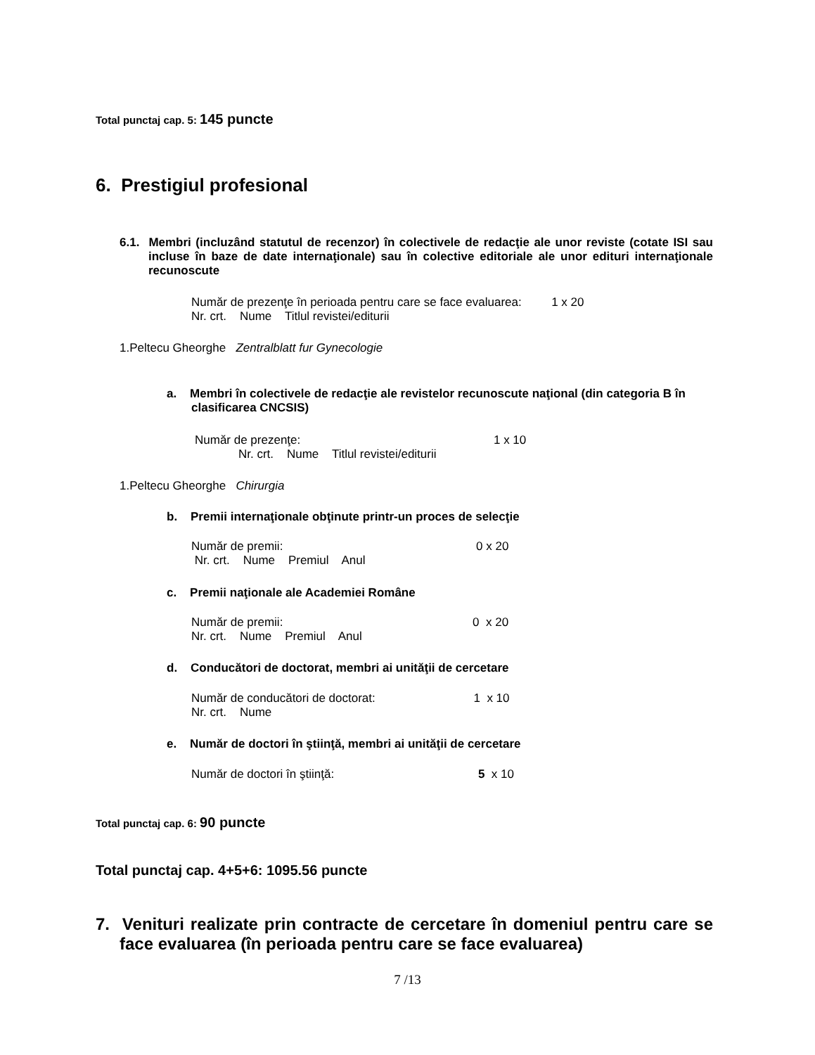Total punctaj cap. 5: 145 puncte
6. Prestigiul profesional
6.1. Membri (incluzând statutul de recenzor) în colectivele de redacţie ale unor reviste (cotate ISI sau incluse în baze de date internaţionale) sau în colective editoriale ale unor edituri internaţionale recunoscute
Număr de prezenţe în perioada pentru care se face evaluarea: 1 x 20
Nr. crt. Nume Titlul revistei/editurii
1.Peltecu Gheorghe Zentralblatt fur Gynecologie
a. Membri în colectivele de redacţie ale revistelor recunoscute naţional (din categoria B în clasificarea CNCSIS)
Număr de prezenţe: 1 x 10
Nr. crt. Nume Titlul revistei/editurii
1.Peltecu Gheorghe Chirurgia
b. Premii internaţionale obţinute printr-un proces de selecţie
Număr de premii: 0 x 20
Nr. crt. Nume Premiul Anul
c. Premii naţionale ale Academiei Române
Număr de premii: 0 x 20
Nr. crt. Nume Premiul Anul
d. Conducători de doctorat, membri ai unităţii de cercetare
Număr de conducători de doctorat: 1 x 10
Nr. crt. Nume
e. Număr de doctori în ştiinţă, membri ai unităţii de cercetare
Număr de doctori în ştiinţă: 5 x 10
Total punctaj cap. 6: 90 puncte
Total punctaj cap. 4+5+6: 1095.56 puncte
7. Venituri realizate prin contracte de cercetare în domeniul pentru care se face evaluarea (în perioada pentru care se face evaluarea)
7 /13